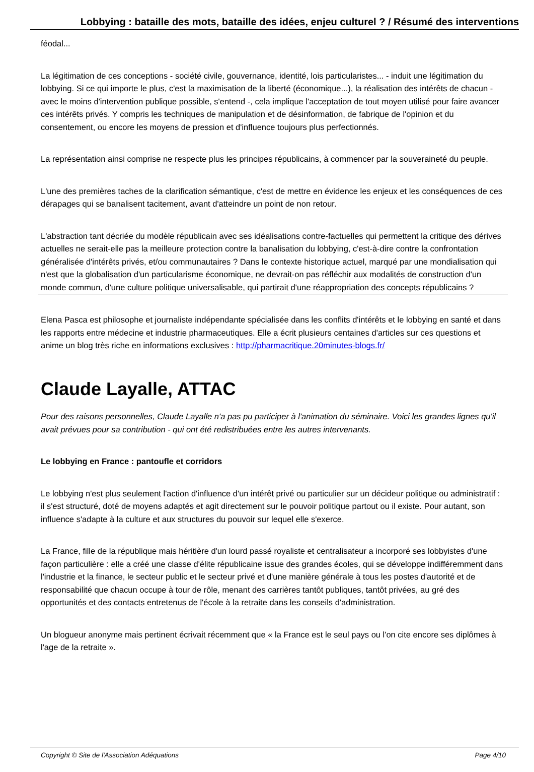Lobbying : bataille des mots, bataille des idées, enjeu culturel ? / Résumé des interventions
féodal...
La légitimation de ces conceptions - société civile, gouvernance, identité, lois particularistes... - induit une légitimation du lobbying. Si ce qui importe le plus, c'est la maximisation de la liberté (économique...), la réalisation des intérêts de chacun - avec le moins d'intervention publique possible, s'entend -, cela implique l'acceptation de tout moyen utilisé pour faire avancer ces intérêts privés. Y compris les techniques de manipulation et de désinformation, de fabrique de l'opinion et du consentement, ou encore les moyens de pression et d'influence toujours plus perfectionnés.
La représentation ainsi comprise ne respecte plus les principes républicains, à commencer par la souveraineté du peuple.
L'une des premières taches de la clarification sémantique, c'est de mettre en évidence les enjeux et les conséquences de ces dérapages qui se banalisent tacitement, avant d'atteindre un point de non retour.
L'abstraction tant décriée du modèle républicain avec ses idéalisations contre-factuelles qui permettent la critique des dérives actuelles ne serait-elle pas la meilleure protection contre la banalisation du lobbying, c'est-à-dire contre la confrontation généralisée d'intérêts privés, et/ou communautaires ? Dans le contexte historique actuel, marqué par une mondialisation qui n'est que la globalisation d'un particularisme économique, ne devrait-on pas réfléchir aux modalités de construction d'un monde commun, d'une culture politique universalisable, qui partirait d'une réappropriation des concepts républicains ?
Elena Pasca est philosophe et journaliste indépendante spécialisée dans les conflits d'intérêts et le lobbying en santé et dans les rapports entre médecine et industrie pharmaceutiques. Elle a écrit plusieurs centaines d'articles sur ces questions et anime un blog très riche en informations exclusives : http://pharmacritique.20minutes-blogs.fr/
Claude Layalle, ATTAC
Pour des raisons personnelles, Claude Layalle n'a pas pu participer à l'animation du séminaire. Voici les grandes lignes qu'il avait prévues pour sa contribution - qui ont été redistribuées entre les autres intervenants.
Le lobbying en France : pantoufle et corridors
Le lobbying n'est plus seulement l'action d'influence d'un intérêt privé ou particulier sur un décideur politique ou administratif : il s'est structuré, doté de moyens adaptés et agit directement sur le pouvoir politique partout ou il existe. Pour autant, son influence s'adapte à la culture et aux structures du pouvoir sur lequel elle s'exerce.
La France, fille de la république mais héritière d'un lourd passé royaliste et centralisateur a incorporé ses lobbyistes d'une façon particulière : elle a créé une classe d'élite républicaine issue des grandes écoles, qui se développe indifféremment dans l'industrie et la finance, le secteur public et le secteur privé et d'une manière générale à tous les postes d'autorité et de responsabilité que chacun occupe à tour de rôle, menant des carrières tantôt publiques, tantôt privées, au gré des opportunités et des contacts entretenus de l'école à la retraite dans les conseils d'administration.
Un blogueur anonyme mais pertinent écrivait récemment que « la France est le seul pays ou l'on cite encore ses diplômes à l'age de la retraite ».
Copyright © Site de l'Association Adéquations Page 4/10